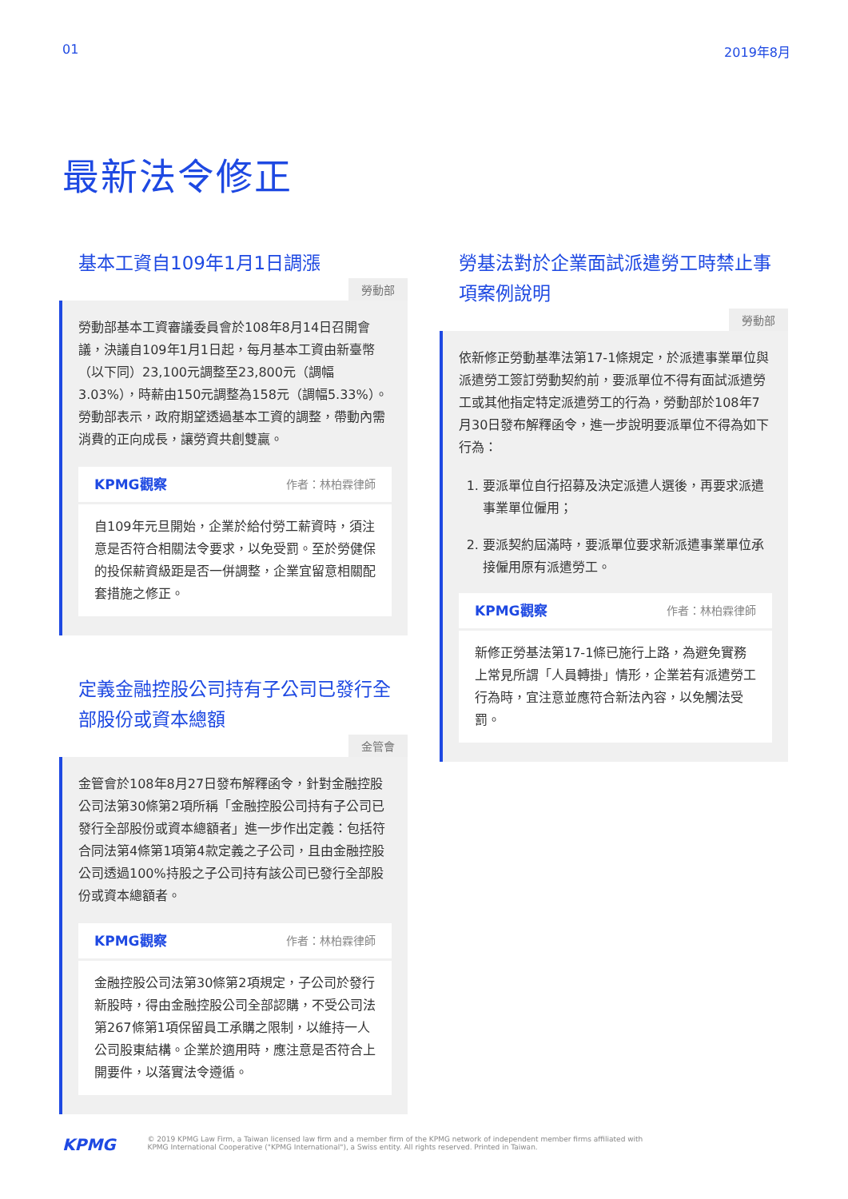01 2019年8月
最新法令修正
基本工資自109年1月1日調漲
勞動部
勞動部基本工資審議委員會於108年8月14日召開會議，決議自109年1月1日起，每月基本工資由新臺幣（以下同）23,100元調整至23,800元（調幅3.03%），時薪由150元調整為158元（調幅5.33%）。勞動部表示，政府期望透過基本工資的調整，帶動內需消費的正向成長，讓勞資共創雙贏。
KPMG觀察 作者：林柏霖律師
自109年元旦開始，企業於給付勞工薪資時，須注意是否符合相關法令要求，以免受罰。至於勞健保的投保薪資級距是否一併調整，企業宜留意相關配套措施之修正。
定義金融控股公司持有子公司已發行全部股份或資本總額
金管會
金管會於108年8月27日發布解釋函令，針對金融控股公司法第30條第2項所稱「金融控股公司持有子公司已發行全部股份或資本總額者」進一步作出定義：包括符合同法第4條第1項第4款定義之子公司，且由金融控股公司透過100%持股之子公司持有該公司已發行全部股份或資本總額者。
KPMG觀察 作者：林柏霖律師
金融控股公司法第30條第2項規定，子公司於發行新股時，得由金融控股公司全部認購，不受公司法第267條第1項保留員工承購之限制，以維持一人公司股東結構。企業於適用時，應注意是否符合上開要件，以落實法令遵循。
勞基法對於企業面試派遣勞工時禁止事項案例說明
勞動部
依新修正勞動基準法第17-1條規定，於派遣事業單位與派遣勞工簽訂勞動契約前，要派單位不得有面試派遣勞工或其他指定特定派遣勞工的行為，勞動部於108年7月30日發布解釋函令，進一步說明要派單位不得為如下行為：
1. 要派單位自行招募及決定派遣人選後，再要求派遣事業單位僱用；
2. 要派契約屆滿時，要派單位要求新派遣事業單位承接僱用原有派遣勞工。
KPMG觀察 作者：林柏霖律師
新修正勞基法第17-1條已施行上路，為避免實務上常見所謂「人員轉掛」情形，企業若有派遣勞工行為時，宜注意並應符合新法內容，以免觸法受罰。
KPMG © 2019 KPMG Law Firm, a Taiwan licensed law firm and a member firm of the KPMG network of independent member firms affiliated with
KPMG International Cooperative ("KPMG International"), a Swiss entity. All rights reserved. Printed in Taiwan.